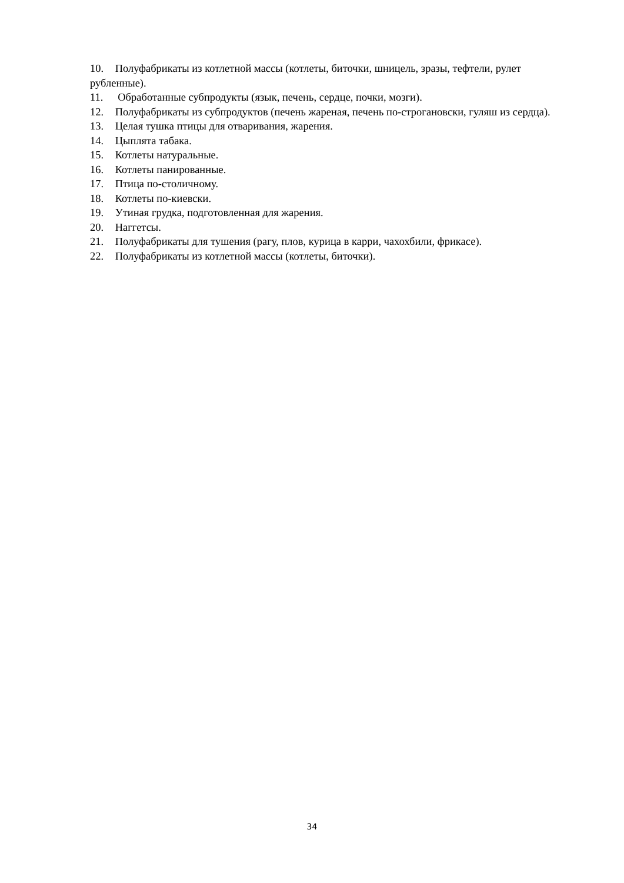10. Полуфабрикаты из котлетной массы (котлеты, биточки, шницель, зразы, тефтели, рулет рубленные).
11. Обработанные субпродукты (язык, печень, сердце, почки, мозги).
12. Полуфабрикаты из субпродуктов (печень жареная, печень по-строгановски, гуляш из сердца).
13. Целая тушка птицы для отваривания, жарения.
14. Цыплята табака.
15. Котлеты натуральные.
16. Котлеты панированные.
17. Птица по-столичному.
18. Котлеты по-киевски.
19. Утиная грудка, подготовленная для жарения.
20. Наггетсы.
21. Полуфабрикаты для тушения (рагу, плов, курица в карри, чахохбили, фрикасе).
22. Полуфабрикаты из котлетной массы (котлеты, биточки).
34